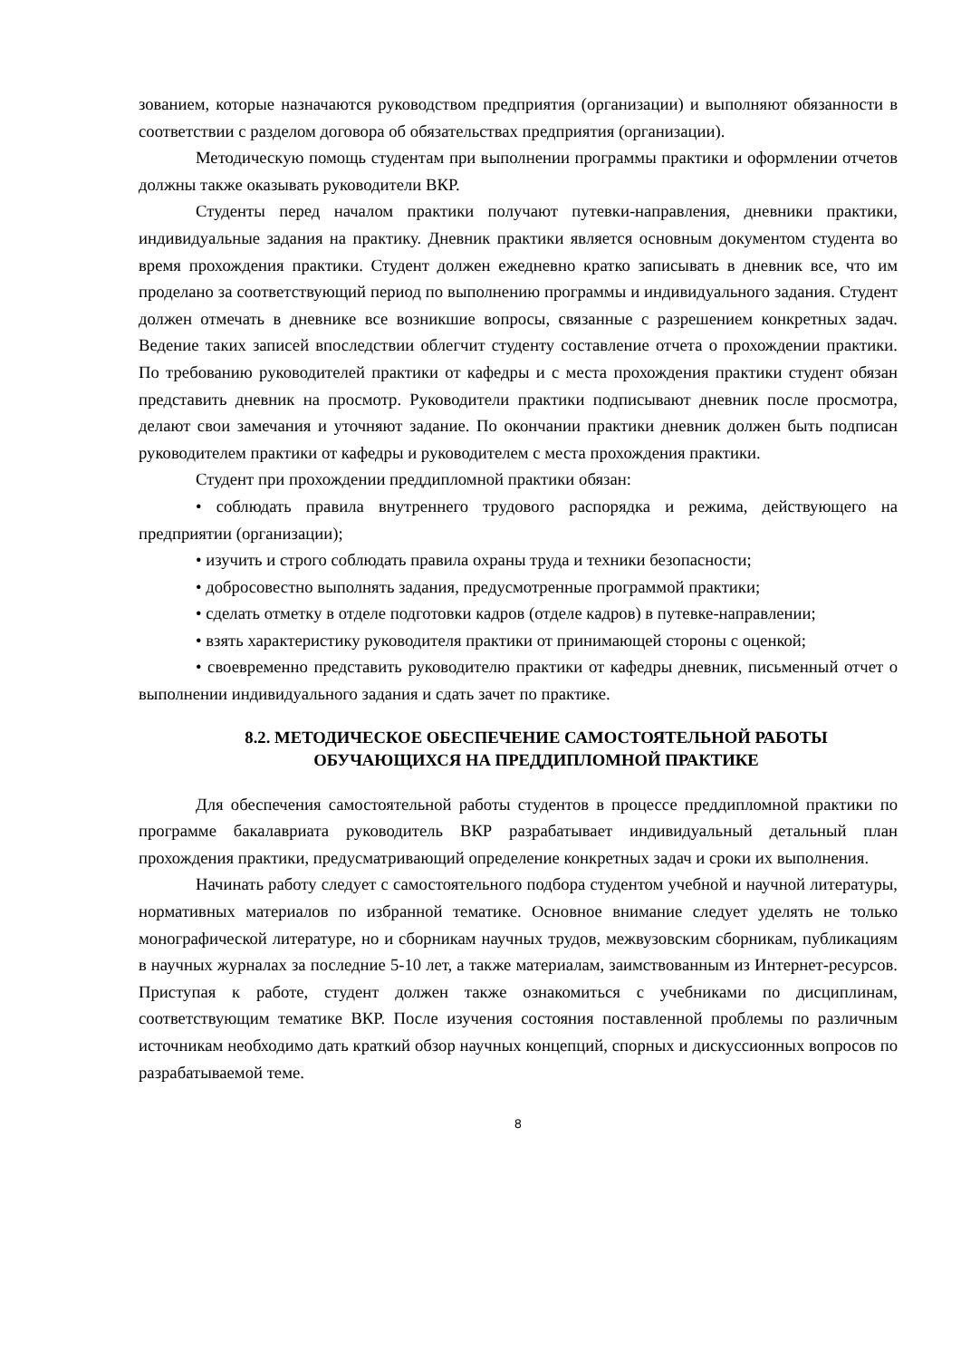зованием, которые назначаются руководством предприятия (организации) и выполняют обязанности в соответствии с разделом договора об обязательствах предприятия (организации).
Методическую помощь студентам при выполнении программы практики и оформлении отчетов должны также оказывать руководители ВКР.
Студенты перед началом практики получают путевки-направления, дневники практики, индивидуальные задания на практику. Дневник практики является основным документом студента во время прохождения практики. Студент должен ежедневно кратко записывать в дневник все, что им проделано за соответствующий период по выполнению программы и индивидуального задания. Студент должен отмечать в дневнике все возникшие вопросы, связанные с разрешением конкретных задач. Ведение таких записей впоследствии облегчит студенту составление отчета о прохождении практики. По требованию руководителей практики от кафедры и с места прохождения практики студент обязан представить дневник на просмотр. Руководители практики подписывают дневник после просмотра, делают свои замечания и уточняют задание. По окончании практики дневник должен быть подписан руководителем практики от кафедры и руководителем с места прохождения практики.
Студент при прохождении преддипломной практики обязан:
• соблюдать правила внутреннего трудового распорядка и режима, действующего на предприятии (организации);
• изучить и строго соблюдать правила охраны труда и техники безопасности;
• добросовестно выполнять задания, предусмотренные программой практики;
• сделать отметку в отделе подготовки кадров (отделе кадров) в путевке-направлении;
• взять характеристику руководителя практики от принимающей стороны с оценкой;
• своевременно представить руководителю практики от кафедры дневник, письменный отчет о выполнении индивидуального задания и сдать зачет по практике.
8.2. МЕТОДИЧЕСКОЕ ОБЕСПЕЧЕНИЕ САМОСТОЯТЕЛЬНОЙ РАБОТЫ
ОБУЧАЮЩИХСЯ НА ПРЕДДИПЛОМНОЙ ПРАКТИКЕ
Для обеспечения самостоятельной работы студентов в процессе преддипломной практики по программе бакалавриата руководитель ВКР разрабатывает индивидуальный детальный план прохождения практики, предусматривающий определение конкретных задач и сроки их выполнения.
Начинать работу следует с самостоятельного подбора студентом учебной и научной литературы, нормативных материалов по избранной тематике. Основное внимание следует уделять не только монографической литературе, но и сборникам научных трудов, межвузовским сборникам, публикациям в научных журналах за последние 5-10 лет, а также материалам, заимствованным из Интернет-ресурсов. Приступая к работе, студент должен также ознакомиться с учебниками по дисциплинам, соответствующим тематике ВКР. После изучения состояния поставленной проблемы по различным источникам необходимо дать краткий обзор научных концепций, спорных и дискуссионных вопросов по разрабатываемой теме.
8